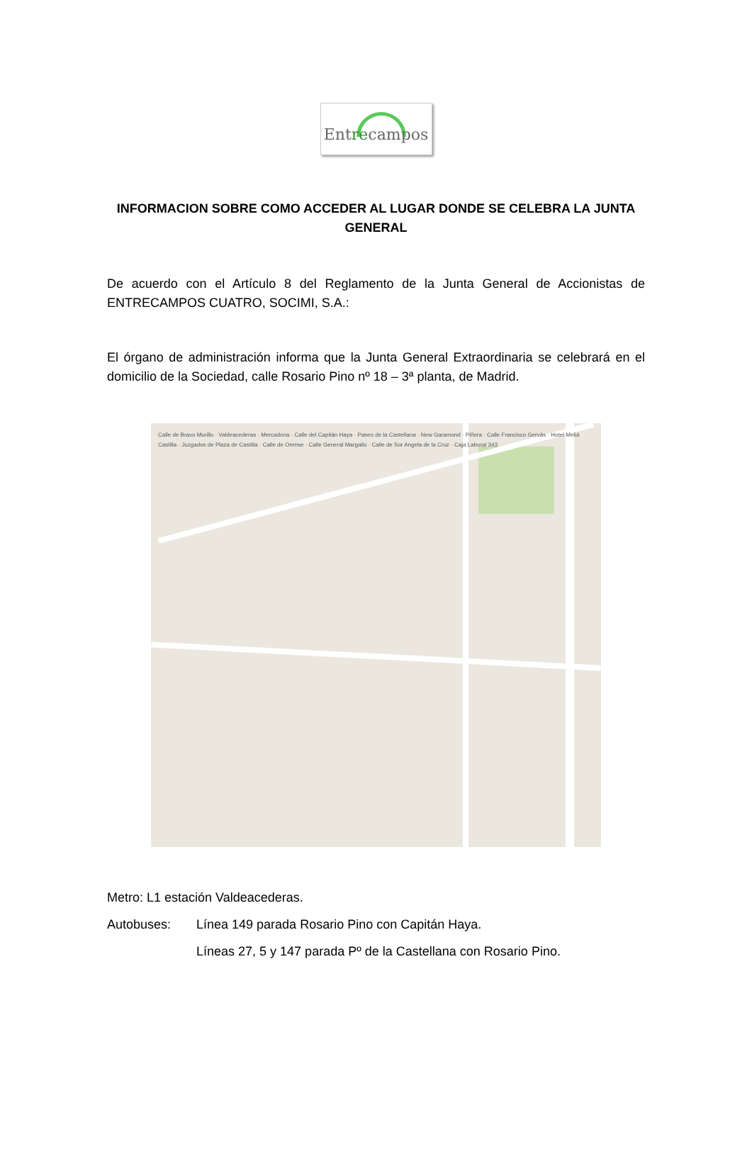Entrecampos
INFORMACION SOBRE COMO ACCEDER AL LUGAR DONDE SE CELEBRA LA JUNTA GENERAL
De acuerdo con el Artículo 8 del Reglamento de la Junta General de Accionistas de ENTRECAMPOS CUATRO, SOCIMI, S.A.:
El órgano de administración informa que la Junta General Extraordinaria se celebrará en el domicilio de la Sociedad, calle Rosario Pino nº 18 – 3ª planta, de Madrid.
Calle de Bravo Murillo · Valdeacederas · Mercadona · Calle del Capitán Haya · Paseo de la Castellana · New Garamond · Piñera · Calle Francisco Gervás · Hotel Meliá Castilla · Juzgados de Plaza de Castilla · Calle de Orense · Calle General Margallo · Calle de Sor Angela de la Cruz · Caja Laboral 343
Metro: L1 estación Valdeacederas.
Autobuses: Línea 149 parada Rosario Pino con Capitán Haya.
Líneas 27, 5 y 147 parada Pº de la Castellana con Rosario Pino.